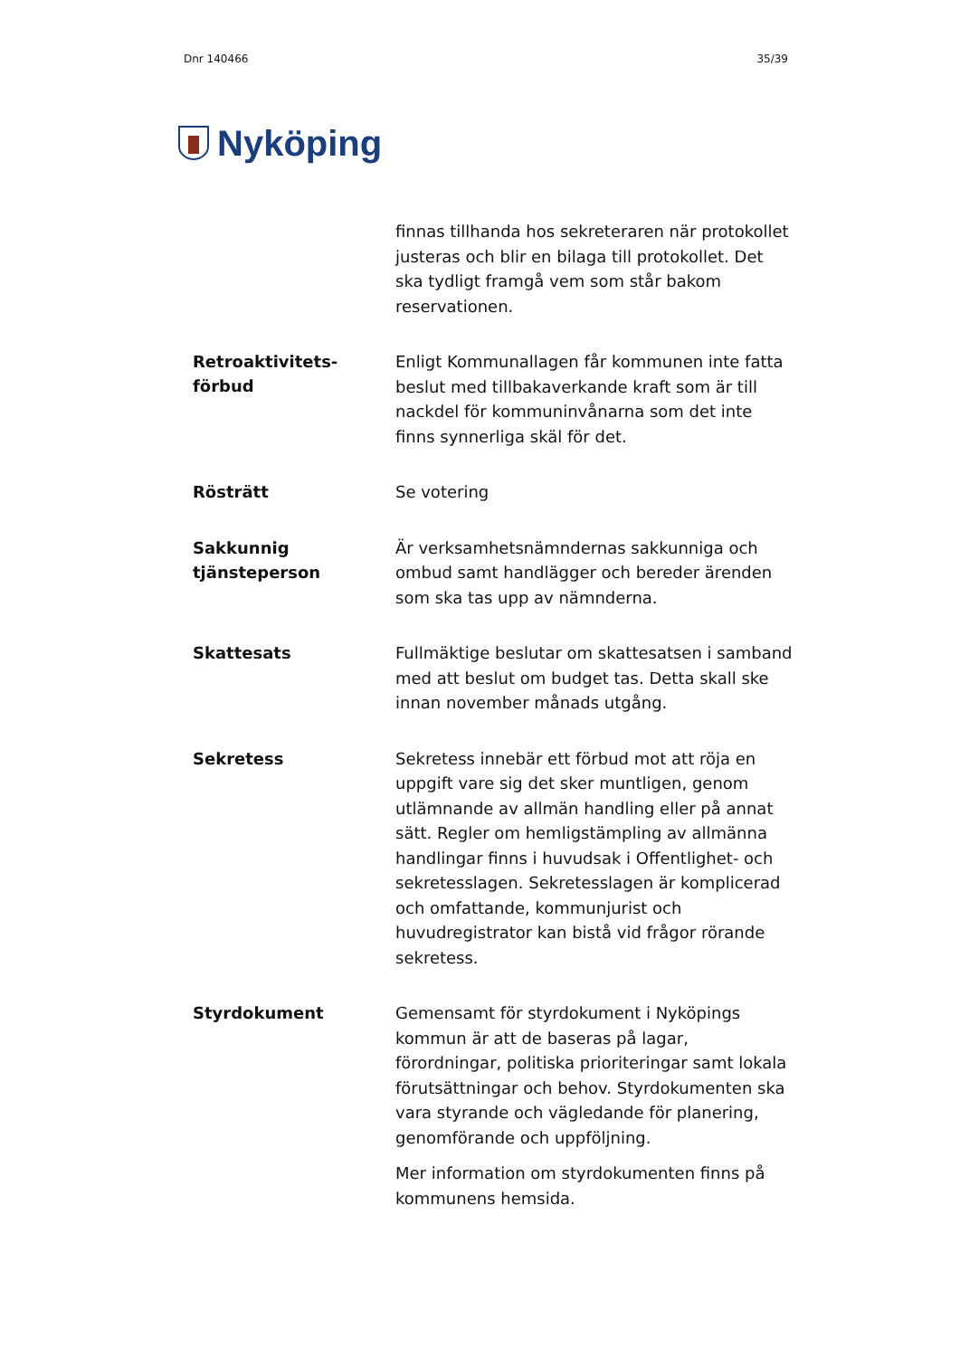Dnr 140466 35/39
Nyköping
finnas tillhanda hos sekreteraren när protokollet justeras och blir en bilaga till protokollet. Det ska tydligt framgå vem som står bakom reservationen.
Retroaktivitets-
förbud
Enligt Kommunallagen får kommunen inte fatta beslut med tillbakaverkande kraft som är till nackdel för kommuninvånarna som det inte finns synnerliga skäl för det.
Rösträtt
Se votering
Sakkunnig tjänsteperson
Är verksamhetsnämndernas sakkunniga och ombud samt handlägger och bereder ärenden som ska tas upp av nämnderna.
Skattesats
Fullmäktige beslutar om skattesatsen i samband med att beslut om budget tas. Detta skall ske innan november månads utgång.
Sekretess
Sekretess innebär ett förbud mot att röja en uppgift vare sig det sker muntligen, genom utlämnande av allmän handling eller på annat sätt. Regler om hemligstämpling av allmänna handlingar finns i huvudsak i Offentlighet- och sekretesslagen. Sekretesslagen är komplicerad och omfattande, kommunjurist och huvudregistrator kan bistå vid frågor rörande sekretess.
Styrdokument
Gemensamt för styrdokument i Nyköpings kommun är att de baseras på lagar, förordningar, politiska prioriteringar samt lokala förutsättningar och behov. Styrdokumenten ska vara styrande och vägledande för planering, genomförande och uppföljning.
Mer information om styrdokumenten finns på kommunens hemsida.